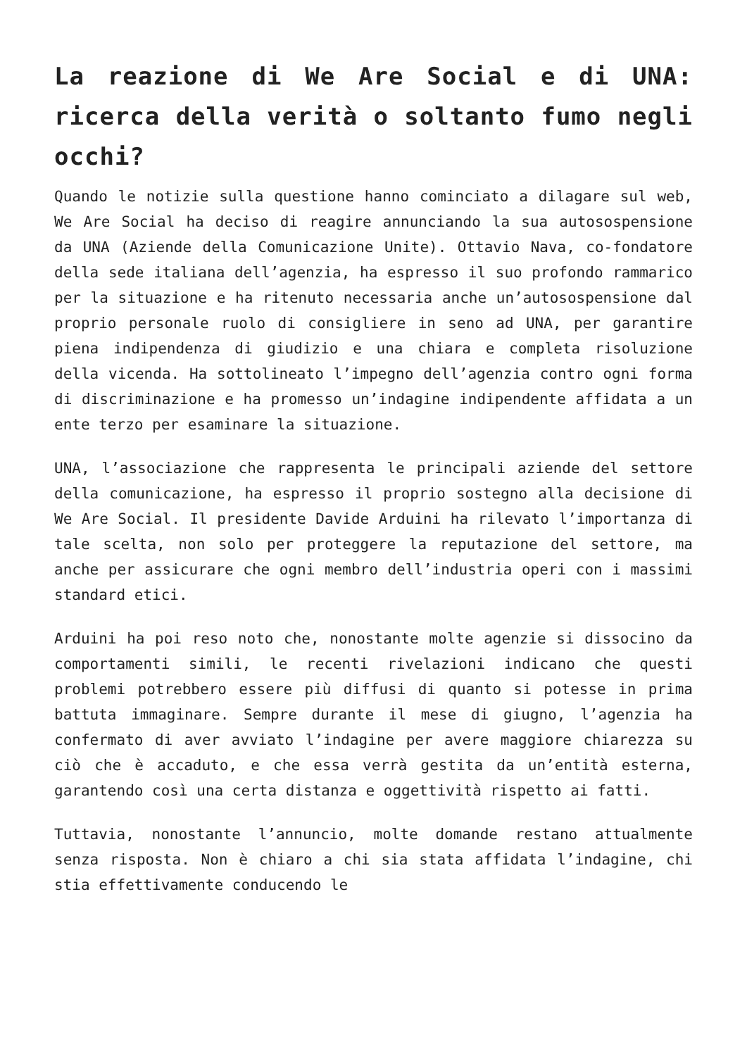La reazione di We Are Social e di UNA: ricerca della verità o soltanto fumo negli occhi?
Quando le notizie sulla questione hanno cominciato a dilagare sul web, We Are Social ha deciso di reagire annunciando la sua autosospensione da UNA (Aziende della Comunicazione Unite). Ottavio Nava, co-fondatore della sede italiana dell’agenzia, ha espresso il suo profondo rammarico per la situazione e ha ritenuto necessaria anche un’autosospensione dal proprio personale ruolo di consigliere in seno ad UNA, per garantire piena indipendenza di giudizio e una chiara e completa risoluzione della vicenda. Ha sottolineato l’impegno dell’agenzia contro ogni forma di discriminazione e ha promesso un’indagine indipendente affidata a un ente terzo per esaminare la situazione.
UNA, l’associazione che rappresenta le principali aziende del settore della comunicazione, ha espresso il proprio sostegno alla decisione di We Are Social. Il presidente Davide Arduini ha rilevato l’importanza di tale scelta, non solo per proteggere la reputazione del settore, ma anche per assicurare che ogni membro dell’industria operi con i massimi standard etici.
Arduini ha poi reso noto che, nonostante molte agenzie si dissocino da comportamenti simili, le recenti rivelazioni indicano che questi problemi potrebbero essere più diffusi di quanto si potesse in prima battuta immaginare. Sempre durante il mese di giugno, l’agenzia ha confermato di aver avviato l’indagine per avere maggiore chiarezza su ciò che è accaduto, e che essa verrà gestita da un’entità esterna, garantendo così una certa distanza e oggettività rispetto ai fatti.
Tuttavia, nonostante l’annuncio, molte domande restano attualmente senza risposta. Non è chiaro a chi sia stata affidata l’indagine, chi stia effettivamente conducendo le